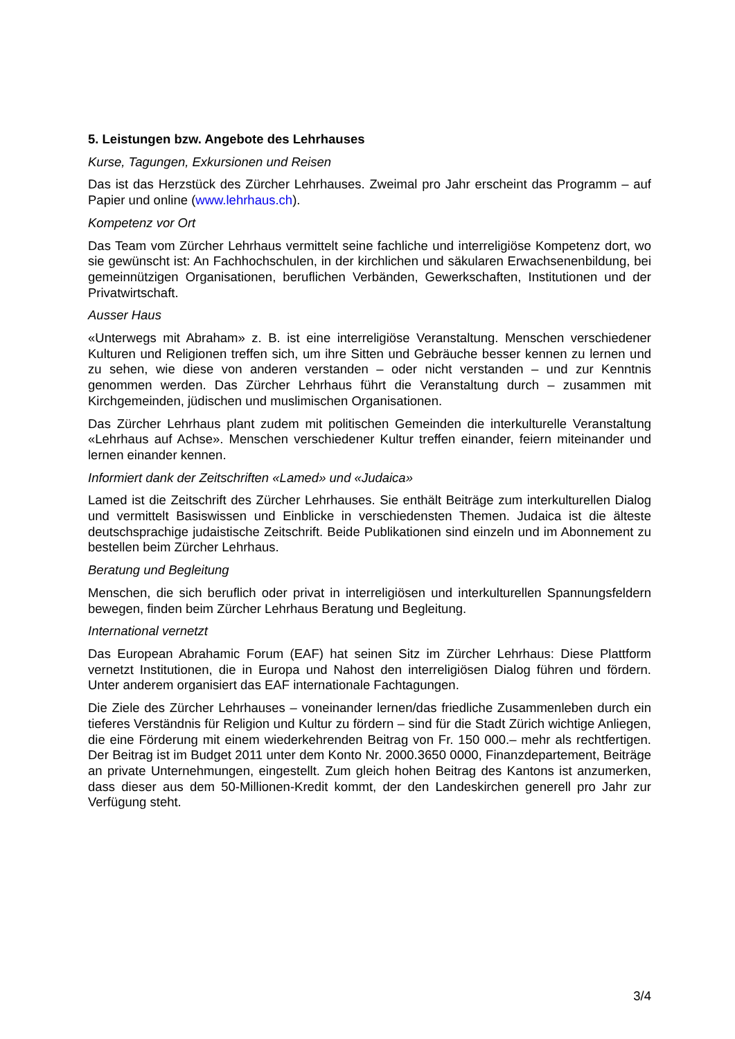5. Leistungen bzw. Angebote des Lehrhauses
Kurse, Tagungen, Exkursionen und Reisen
Das ist das Herzstück des Zürcher Lehrhauses. Zweimal pro Jahr erscheint das Programm – auf Papier und online (www.lehrhaus.ch).
Kompetenz vor Ort
Das Team vom Zürcher Lehrhaus vermittelt seine fachliche und interreligiöse Kompetenz dort, wo sie gewünscht ist: An Fachhochschulen, in der kirchlichen und säkularen Erwachsenenbildung, bei gemeinnützigen Organisationen, beruflichen Verbänden, Gewerkschaften, Institutionen und der Privatwirtschaft.
Ausser Haus
«Unterwegs mit Abraham» z. B. ist eine interreligiöse Veranstaltung. Menschen verschiedener Kulturen und Religionen treffen sich, um ihre Sitten und Gebräuche besser kennen zu lernen und zu sehen, wie diese von anderen verstanden – oder nicht verstanden – und zur Kenntnis genommen werden. Das Zürcher Lehrhaus führt die Veranstaltung durch – zusammen mit Kirchgemeinden, jüdischen und muslimischen Organisationen.
Das Zürcher Lehrhaus plant zudem mit politischen Gemeinden die interkulturelle Veranstaltung «Lehrhaus auf Achse». Menschen verschiedener Kultur treffen einander, feiern miteinander und lernen einander kennen.
Informiert dank der Zeitschriften «Lamed» und «Judaica»
Lamed ist die Zeitschrift des Zürcher Lehrhauses. Sie enthält Beiträge zum interkulturellen Dialog und vermittelt Basiswissen und Einblicke in verschiedensten Themen. Judaica ist die älteste deutschsprachige judaistische Zeitschrift. Beide Publikationen sind einzeln und im Abonnement zu bestellen beim Zürcher Lehrhaus.
Beratung und Begleitung
Menschen, die sich beruflich oder privat in interreligiösen und interkulturellen Spannungsfeldern bewegen, finden beim Zürcher Lehrhaus Beratung und Begleitung.
International vernetzt
Das European Abrahamic Forum (EAF) hat seinen Sitz im Zürcher Lehrhaus: Diese Plattform vernetzt Institutionen, die in Europa und Nahost den interreligiösen Dialog führen und fördern. Unter anderem organisiert das EAF internationale Fachtagungen.
Die Ziele des Zürcher Lehrhauses – voneinander lernen/das friedliche Zusammenleben durch ein tieferes Verständnis für Religion und Kultur zu fördern – sind für die Stadt Zürich wichtige Anliegen, die eine Förderung mit einem wiederkehrenden Beitrag von Fr. 150 000.– mehr als rechtfertigen. Der Beitrag ist im Budget 2011 unter dem Konto Nr. 2000.3650 0000, Finanzdepartement, Beiträge an private Unternehmungen, eingestellt. Zum gleich hohen Beitrag des Kantons ist anzumerken, dass dieser aus dem 50-Millionen-Kredit kommt, der den Landeskirchen generell pro Jahr zur Verfügung steht.
3/4